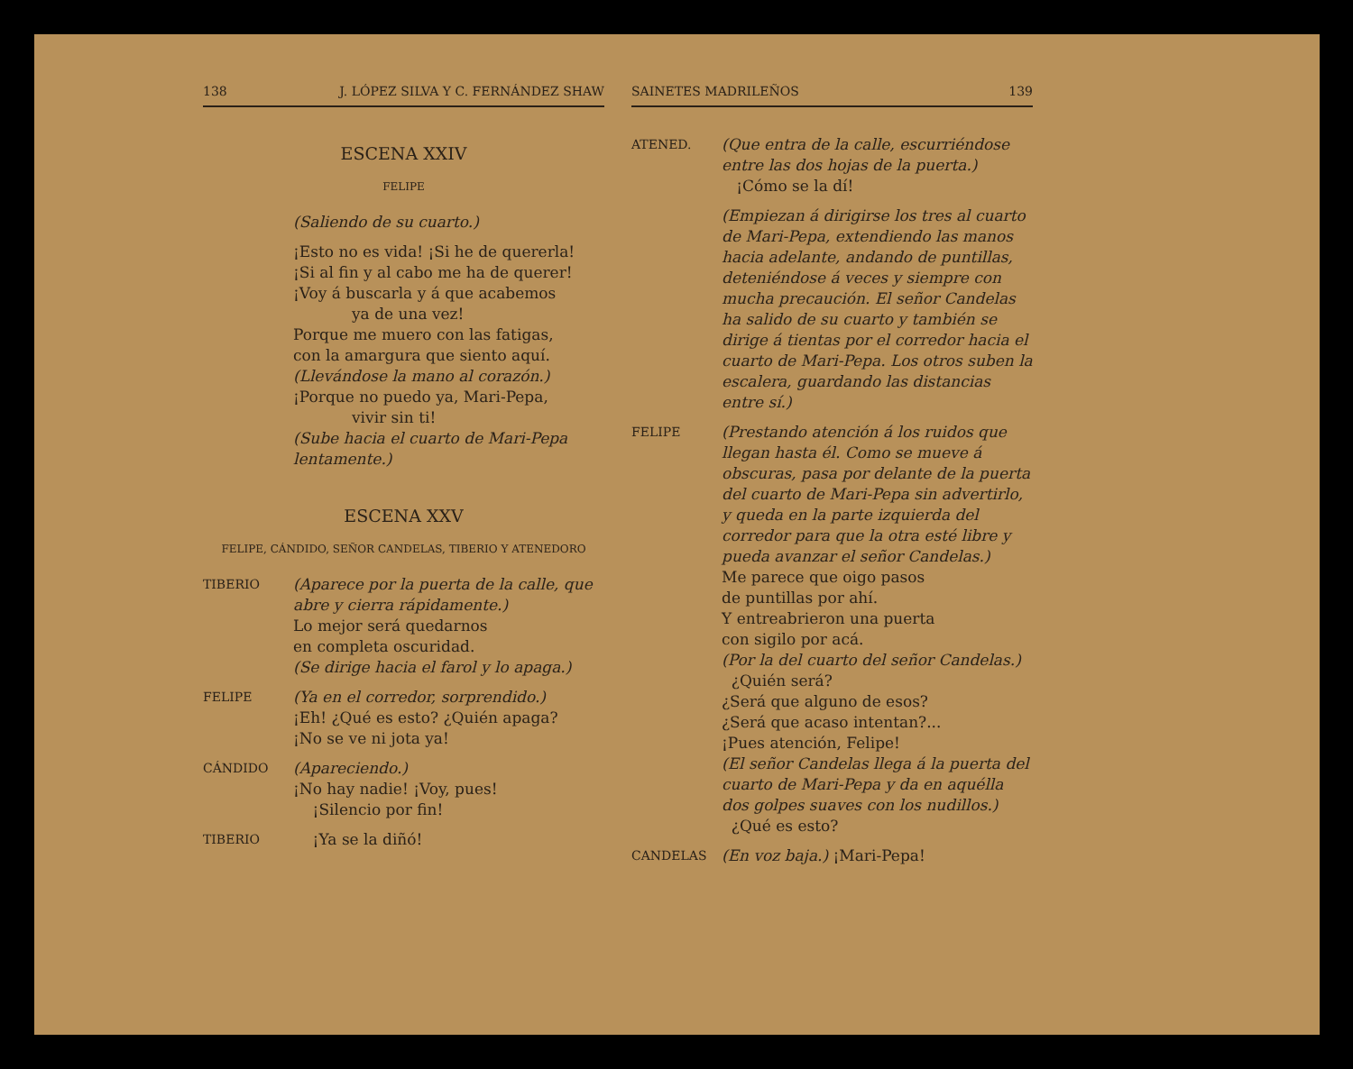138 J. LÓPEZ SILVA Y C. FERNÁNDEZ SHAW
ESCENA XXIV
FELIPE
(Saliendo de su cuarto.)
¡Esto no es vida! ¡Si he de quererla!
¡Si al fin y al cabo me ha de querer!
¡Voy á buscarla y á que acabemos
ya de una vez!
Porque me muero con las fatigas,
con la amargura que siento aquí.
(Llevándose la mano al corazón.)
¡Porque no puedo ya, Mari-Pepa,
vivir sin ti!
(Sube hacia el cuarto de Mari-Pepa lentamente.)
ESCENA XXV
FELIPE, CÁNDIDO, SEÑOR CANDELAS, TIBERIO Y ATENEDORO
TIBERIO
(Aparece por la puerta de la calle, que abre y cierra rápidamente.)
Lo mejor será quedarnos
en completa oscuridad.
(Se dirige hacia el farol y lo apaga.)
FELIPE
(Ya en el corredor, sorprendido.)
¡Eh! ¿Qué es esto? ¿Quién apaga?
¡No se ve ni jota ya!
CÁNDIDO
(Apareciendo.)
¡No hay nadie! ¡Voy, pues!
¡Silencio por fin!
TIBERIO
¡Ya se la diñó!
SAINETES MADRILEÑOS 139
ATENED.
(Que entra de la calle, escurriéndose entre las dos hojas de la puerta.)
¡Cómo se la dí!
(Empiezan á dirigirse los tres al cuarto de Mari-Pepa, extendiendo las manos hacia adelante, andando de puntillas, deteniéndose á veces y siempre con mucha precaución. El señor Candelas ha salido de su cuarto y también se dirige á tientas por el corredor hacia el cuarto de Mari-Pepa. Los otros suben la escalera, guardando las distancias entre sí.)
FELIPE
(Prestando atención á los ruidos que llegan hasta él. Como se mueve á obscuras, pasa por delante de la puerta del cuarto de Mari-Pepa sin advertirlo, y queda en la parte izquierda del corredor para que la otra esté libre y pueda avanzar el señor Candelas.)
Me parece que oigo pasos
de puntillas por ahí.
Y entreabrieron una puerta
con sigilo por acá.
(Por la del cuarto del señor Candelas.)
¿Quién será?
¿Será que alguno de esos?
¿Será que acaso intentan?...
¡Pues atención, Felipe!
(El señor Candelas llega á la puerta del cuarto de Mari-Pepa y da en aquélla dos golpes suaves con los nudillos.)
¿Qué es esto?
CANDELAS
(En voz baja.) ¡Mari-Pepa!